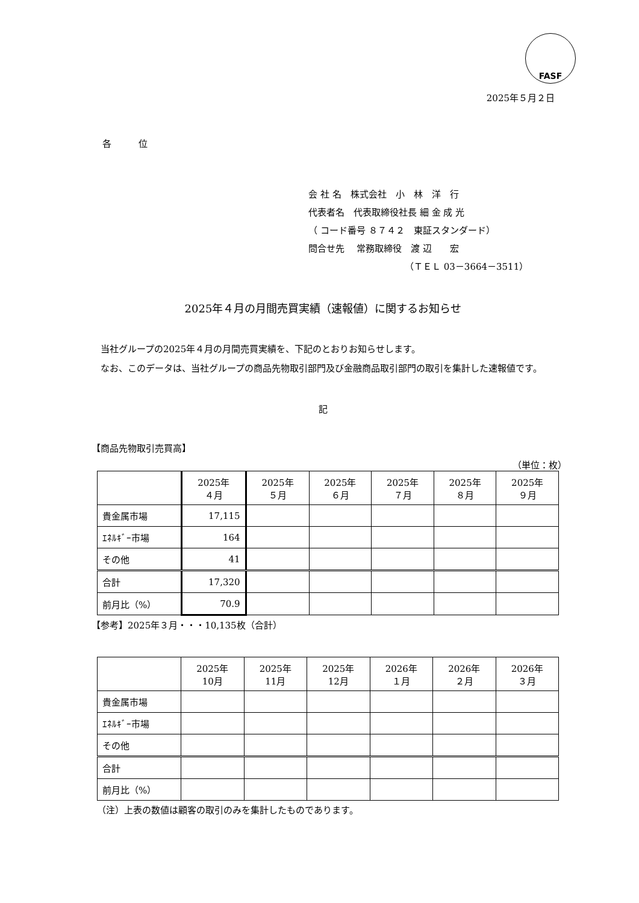FASF
2025年５月２日
各　　　位
会 社 名　株式会社　小　林　洋　行
代表者名　代表取締役社長 細 金 成 光
（ コード番号 ８７４２　東証スタンダード）
問合せ先　 常務取締役　渡 辺　　宏
（ＴＥＬ 03－3664－3511）
2025年４月の月間売買実績（速報値）に関するお知らせ
　当社グループの2025年４月の月間売買実績を、下記のとおりお知らせします。
　なお、このデータは、当社グループの商品先物取引部門及び金融商品取引部門の取引を集計した速報値です。
記
【商品先物取引売買高】
（単位：枚）
| | 2025年 ４月 | 2025年 ５月 | 2025年 ６月 | 2025年 ７月 | 2025年 ８月 | 2025年 ９月 |
| --- | --- | --- | --- | --- | --- | --- |
| 貴金属市場 | 17,115 | | | | | |
| ｴﾈﾙｷﾞｰ市場 | 164 | | | | | |
| その他 | 41 | | | | | |
| 合計 | 17,320 | | | | | |
| 前月比（%） | 70.9 | | | | | |
【参考】2025年３月・・・10,135枚（合計）
| | 2025年 10月 | 2025年 11月 | 2025年 12月 | 2026年 １月 | 2026年 ２月 | 2026年 ３月 |
| --- | --- | --- | --- | --- | --- | --- |
| 貴金属市場 | | | | | | |
| ｴﾈﾙｷﾞｰ市場 | | | | | | |
| その他 | | | | | | |
| 合計 | | | | | | |
| 前月比（%） | | | | | | |
（注）上表の数値は顧客の取引のみを集計したものであります。